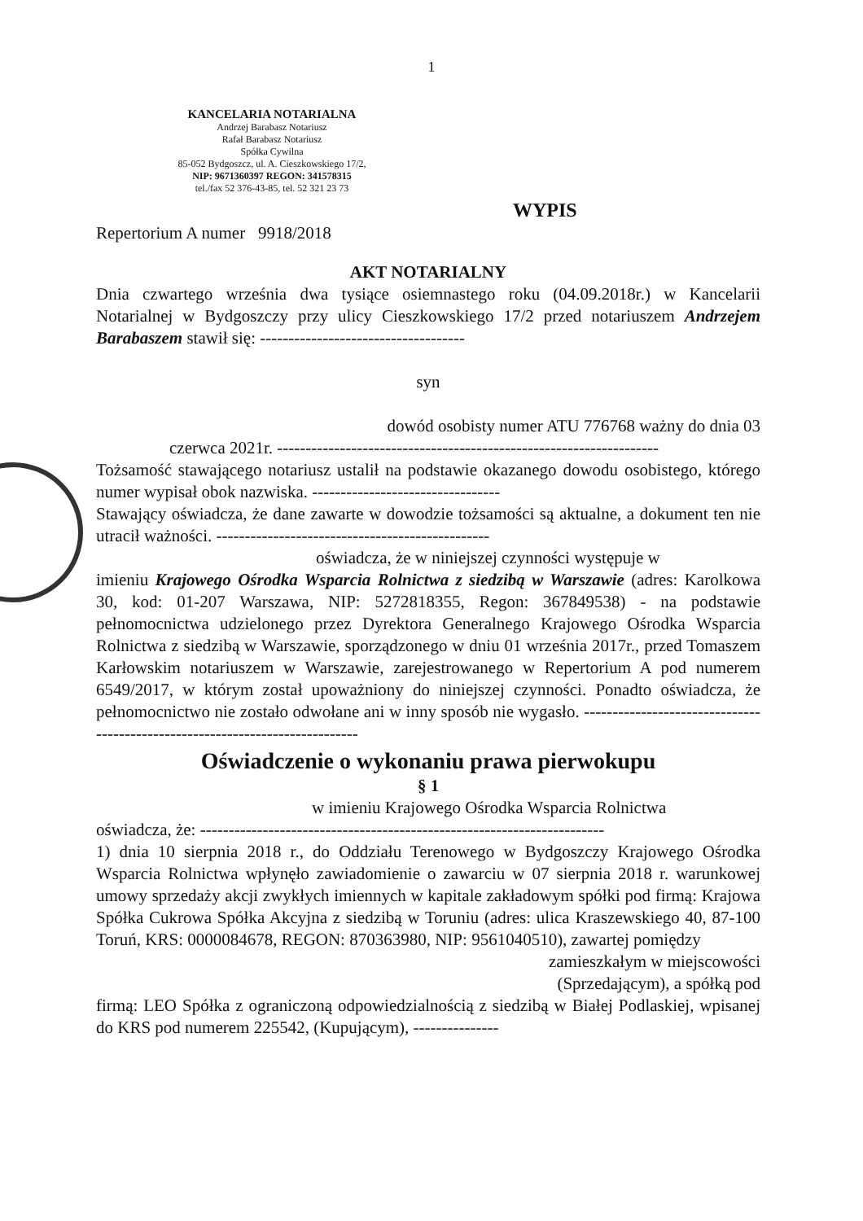1
KANCELARIA NOTARIALNA
Andrzej Barabasz Notariusz
Rafał Barabasz Notariusz
Spółka Cywilna
85-052 Bydgoszcz, ul. A. Cieszkowskiego 17/2,
NIP: 9671360397 REGON: 341578315
tel./fax 52 376-43-85, tel. 52 321 23 73
WYPIS
Repertorium A numer 9918/2018
AKT NOTARIALNY
Dnia czwartego września dwa tysiące osiemnastego roku (04.09.2018r.) w Kancelarii Notarialnej w Bydgoszczy przy ulicy Cieszkowskiego 17/2 przed notariuszem Andrzejem Barabaszem stawił się: ------------------------------------
syn
dowód osobisty numer ATU 776768 ważny do dnia 03
czerwca 2021r. -------------------------------------------------------------------
Tożsamość stawającego notariusz ustalił na podstawie okazanego dowodu osobistego, którego numer wypisał obok nazwiska. ---------------------------------
Stawający oświadcza, że dane zawarte w dowodzie tożsamości są aktualne, a dokument ten nie utracił ważności. ------------------------------------------------
oświadcza, że w niniejszej czynności występuje w
imieniu Krajowego Ośrodka Wsparcia Rolnictwa z siedzibą w Warszawie (adres: Karolkowa 30, kod: 01-207 Warszawa, NIP: 5272818355, Regon: 367849538) - na podstawie pełnomocnictwa udzielonego przez Dyrektora Generalnego Krajowego Ośrodka Wsparcia Rolnictwa z siedzibą w Warszawie, sporządzonego w dniu 01 września 2017r., przed Tomaszem Karłowskim notariuszem w Warszawie, zarejestrowanego w Repertorium A pod numerem 6549/2017, w którym został upoważniony do niniejszej czynności. Ponadto oświadcza, że pełnomocnictwo nie zostało odwołane ani w inny sposób nie wygasło. -----------------------------------------------------------------------------
Oświadczenie o wykonaniu prawa pierwokupu
§ 1
w imieniu Krajowego Ośrodka Wsparcia Rolnictwa
oświadcza, że: -----------------------------------------------------------------------
1) dnia 10 sierpnia 2018 r., do Oddziału Terenowego w Bydgoszczy Krajowego Ośrodka Wsparcia Rolnictwa wpłynęło zawiadomienie o zawarciu w 07 sierpnia 2018 r. warunkowej umowy sprzedaży akcji zwykłych imiennych w kapitale zakładowym spółki pod firmą: Krajowa Spółka Cukrowa Spółka Akcyjna z siedzibą w Toruniu (adres: ulica Kraszewskiego 40, 87-100 Toruń, KRS: 0000084678, REGON: 870363980, NIP: 9561040510), zawartej pomiędzy
zamieszkałym w miejscowości
(Sprzedającym), a spółką pod
firmą: LEO Spółka z ograniczoną odpowiedzialnością z siedzibą w Białej Podlaskiej, wpisanej do KRS pod numerem 225542, (Kupującym), ---------------